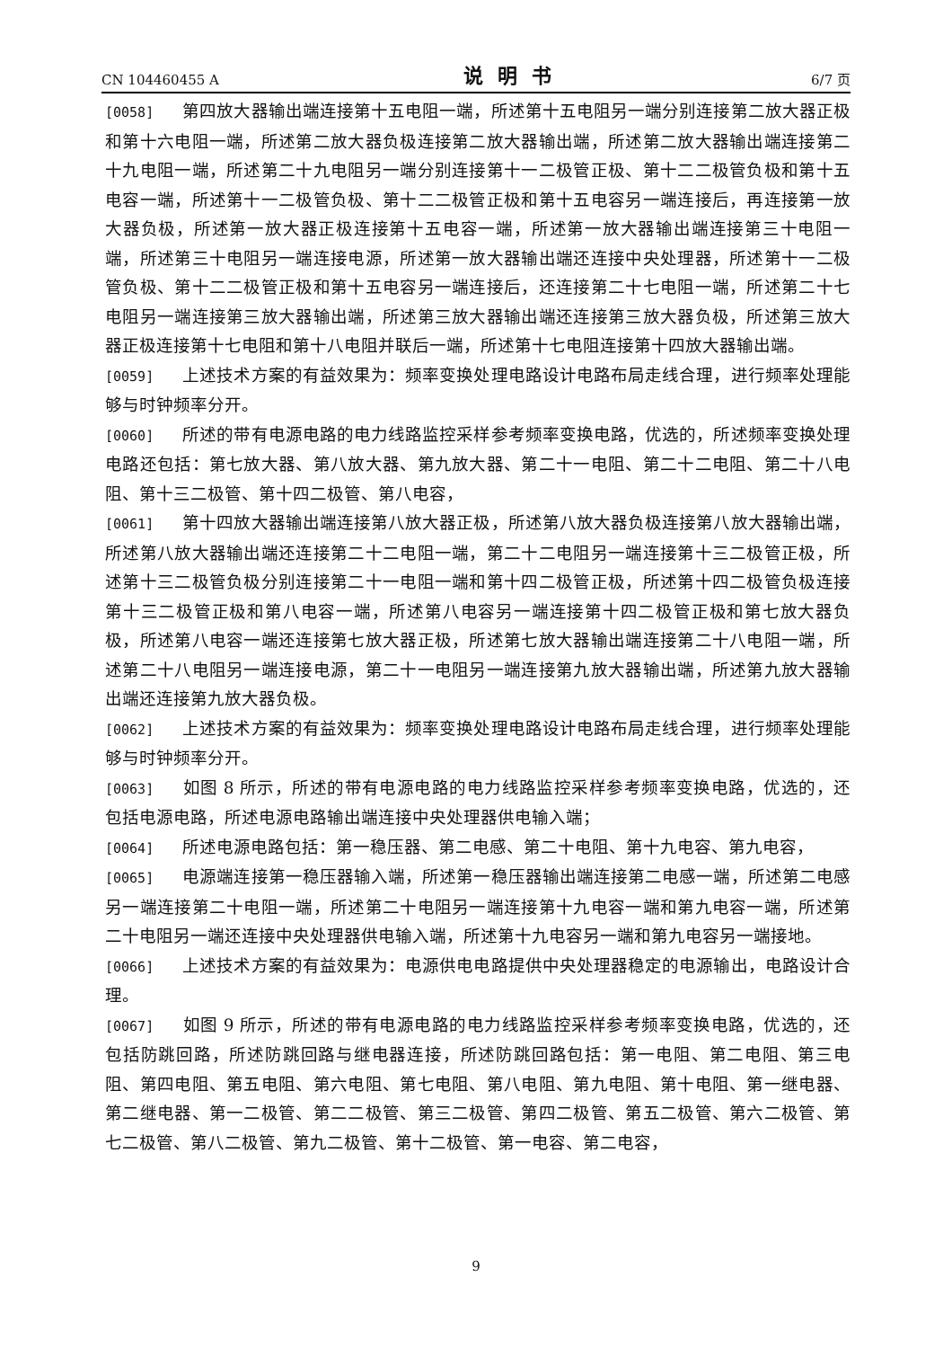CN 104460455 A 说明书 6/7 页
[0058] 第四放大器输出端连接第十五电阻一端，所述第十五电阻另一端分别连接第二放大器正极和第十六电阻一端，所述第二放大器负极连接第二放大器输出端，所述第二放大器输出端连接第二十九电阻一端，所述第二十九电阻另一端分别连接第十一二极管正极、第十二二极管负极和第十五电容一端，所述第十一二极管负极、第十二二极管正极和第十五电容另一端连接后，再连接第一放大器负极，所述第一放大器正极连接第十五电容一端，所述第一放大器输出端连接第三十电阻一端，所述第三十电阻另一端连接电源，所述第一放大器输出端还连接中央处理器，所述第十一二极管负极、第十二二极管正极和第十五电容另一端连接后，还连接第二十七电阻一端，所述第二十七电阻另一端连接第三放大器输出端，所述第三放大器输出端还连接第三放大器负极，所述第三放大器正极连接第十七电阻和第十八电阻并联后一端，所述第十七电阻连接第十四放大器输出端。
[0059] 上述技术方案的有益效果为：频率变换处理电路设计电路布局走线合理，进行频率处理能够与时钟频率分开。
[0060] 所述的带有电源电路的电力线路监控采样参考频率变换电路，优选的，所述频率变换处理电路还包括：第七放大器、第八放大器、第九放大器、第二十一电阻、第二十二电阻、第二十八电阻、第十三二极管、第十四二极管、第八电容，
[0061] 第十四放大器输出端连接第八放大器正极，所述第八放大器负极连接第八放大器输出端，所述第八放大器输出端还连接第二十二电阻一端，第二十二电阻另一端连接第十三二极管正极，所述第十三二极管负极分别连接第二十一电阻一端和第十四二极管正极，所述第十四二极管负极连接第十三二极管正极和第八电容一端，所述第八电容另一端连接第十四二极管正极和第七放大器负极，所述第八电容一端还连接第七放大器正极，所述第七放大器输出端连接第二十八电阻一端，所述第二十八电阻另一端连接电源，第二十一电阻另一端连接第九放大器输出端，所述第九放大器输出端还连接第九放大器负极。
[0062] 上述技术方案的有益效果为：频率变换处理电路设计电路布局走线合理，进行频率处理能够与时钟频率分开。
[0063] 如图 8 所示，所述的带有电源电路的电力线路监控采样参考频率变换电路，优选的，还包括电源电路，所述电源电路输出端连接中央处理器供电输入端；
[0064] 所述电源电路包括：第一稳压器、第二电感、第二十电阻、第十九电容、第九电容，
[0065] 电源端连接第一稳压器输入端，所述第一稳压器输出端连接第二电感一端，所述第二电感另一端连接第二十电阻一端，所述第二十电阻另一端连接第十九电容一端和第九电容一端，所述第二十电阻另一端还连接中央处理器供电输入端，所述第十九电容另一端和第九电容另一端接地。
[0066] 上述技术方案的有益效果为：电源供电电路提供中央处理器稳定的电源输出，电路设计合理。
[0067] 如图 9 所示，所述的带有电源电路的电力线路监控采样参考频率变换电路，优选的，还包括防跳回路，所述防跳回路与继电器连接，所述防跳回路包括：第一电阻、第二电阻、第三电阻、第四电阻、第五电阻、第六电阻、第七电阻、第八电阻、第九电阻、第十电阻、第一继电器、第二继电器、第一二极管、第二二极管、第三二极管、第四二极管、第五二极管、第六二极管、第七二极管、第八二极管、第九二极管、第十二极管、第一电容、第二电容，
9